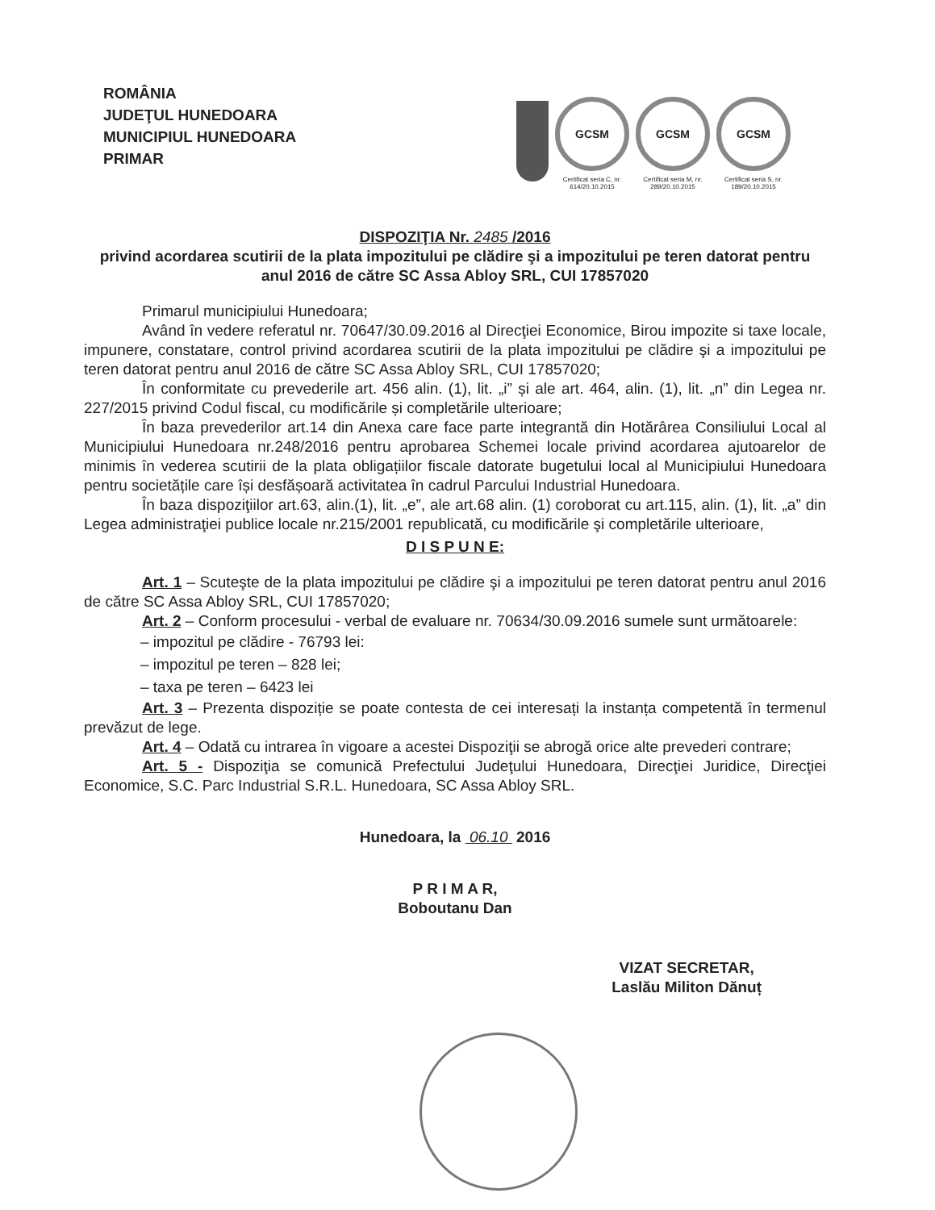ROMÂNIA
JUDEŢUL HUNEDOARA
MUNICIPIUL HUNEDOARA
PRIMAR
GCSM
Certificat seria C, nr. 614/20.10.2015
GCSM
Certificat seria M, nr. 289/20.10.2015
GCSM
Certificat seria S, nr. 189/20.10.2015
DISPOZIŢIA Nr. 2485 /2016
privind acordarea scutirii de la plata impozitului pe clădire şi a impozitului pe teren datorat pentru anul 2016 de către SC Assa Abloy SRL, CUI 17857020
Primarul municipiului Hunedoara;
Având în vedere referatul nr. 70647/30.09.2016 al Direcţiei Economice, Birou impozite si taxe locale, impunere, constatare, control privind acordarea scutirii de la plata impozitului pe clădire şi a impozitului pe teren datorat pentru anul 2016 de către SC Assa Abloy SRL, CUI 17857020;
În conformitate cu prevederile art. 456 alin. (1), lit. „i” și ale art. 464, alin. (1), lit. „n” din Legea nr. 227/2015 privind Codul fiscal, cu modificările și completările ulterioare;
În baza prevederilor art.14 din Anexa care face parte integrantă din Hotărârea Consiliului Local al Municipiului Hunedoara nr.248/2016 pentru aprobarea Schemei locale privind acordarea ajutoarelor de minimis în vederea scutirii de la plata obligațiilor fiscale datorate bugetului local al Municipiului Hunedoara pentru societățile care își desfășoară activitatea în cadrul Parcului Industrial Hunedoara.
În baza dispoziţiilor art.63, alin.(1), lit. „e”, ale art.68 alin. (1) coroborat cu art.115, alin. (1), lit. „a” din Legea administraţiei publice locale nr.215/2001 republicată, cu modificările şi completările ulterioare,
D I S P U N E:
Art. 1 – Scuteşte de la plata impozitului pe clădire şi a impozitului pe teren datorat pentru anul 2016 de către SC Assa Abloy SRL, CUI 17857020;
Art. 2 – Conform procesului - verbal de evaluare nr. 70634/30.09.2016 sumele sunt următoarele:
– impozitul pe clădire - 76793 lei:
– impozitul pe teren – 828 lei;
– taxa pe teren – 6423 lei
Art. 3 – Prezenta dispoziție se poate contesta de cei interesați la instanța competentă în termenul prevăzut de lege.
Art. 4 – Odată cu intrarea în vigoare a acestei Dispoziţii se abrogă orice alte prevederi contrare;
Art. 5 - Dispoziţia se comunică Prefectului Judeţului Hunedoara, Direcţiei Juridice, Direcţiei Economice, S.C. Parc Industrial S.R.L. Hunedoara, SC Assa Abloy SRL.
Hunedoara, la 06.10 2016
P R I M A R,
Boboutanu Dan
VIZAT SECRETAR,
Laslău Militon Dănuț